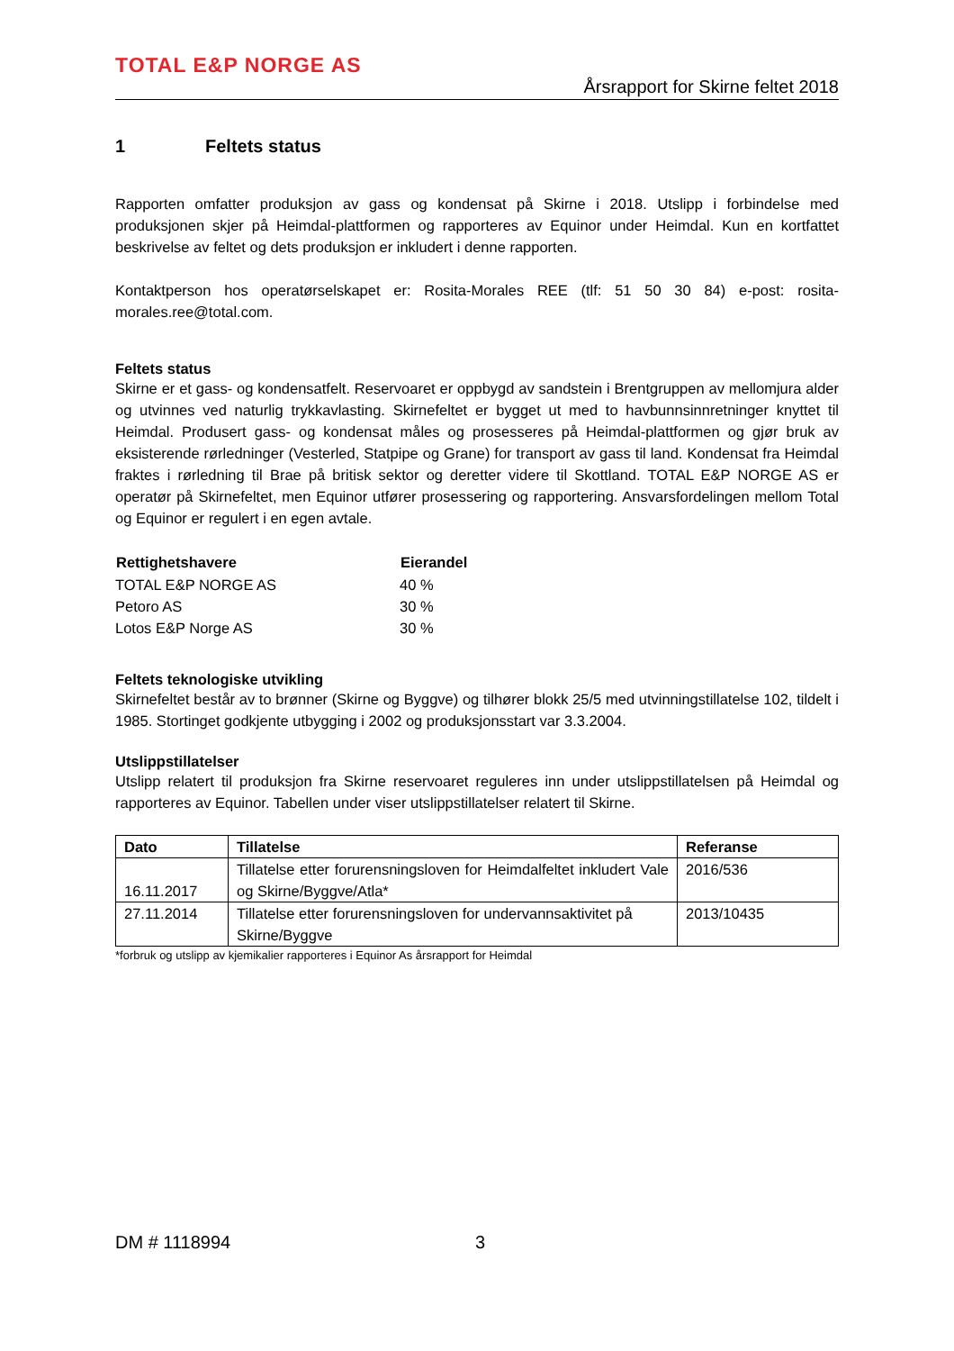TOTAL E&P NORGE AS
Årsrapport for Skirne feltet 2018
1 Feltets status
Rapporten omfatter produksjon av gass og kondensat på Skirne i 2018. Utslipp i forbindelse med produksjonen skjer på Heimdal-plattformen og rapporteres av Equinor under Heimdal. Kun en kortfattet beskrivelse av feltet og dets produksjon er inkludert i denne rapporten.
Kontaktperson hos operatørselskapet er: Rosita-Morales REE (tlf: 51 50 30 84) e-post: rosita-morales.ree@total.com.
Feltets status
Skirne er et gass- og kondensatfelt. Reservoaret er oppbygd av sandstein i Brentgruppen av mellomjura alder og utvinnes ved naturlig trykkavlasting. Skirnefeltet er bygget ut med to havbunnsinnretninger knyttet til Heimdal. Produsert gass- og kondensat måles og prosesseres på Heimdal-plattformen og gjør bruk av eksisterende rørledninger (Vesterled, Statpipe og Grane) for transport av gass til land. Kondensat fra Heimdal fraktes i rørledning til Brae på britisk sektor og deretter videre til Skottland. TOTAL E&P NORGE AS er operatør på Skirnefeltet, men Equinor utfører prosessering og rapportering. Ansvarsfordelingen mellom Total og Equinor er regulert i en egen avtale.
| Rettighetshavere | Eierandel |
| --- | --- |
| TOTAL E&P NORGE AS | 40 % |
| Petoro AS | 30 % |
| Lotos E&P Norge AS | 30 % |
Feltets teknologiske utvikling
Skirnefeltet består av to brønner (Skirne og Byggve) og tilhører blokk 25/5 med utvinningstillatelse 102, tildelt i 1985. Stortinget godkjente utbygging i 2002 og produksjonsstart var 3.3.2004.
Utslippstillatelser
Utslipp relatert til produksjon fra Skirne reservoaret reguleres inn under utslippstillatelsen på Heimdal og rapporteres av Equinor. Tabellen under viser utslippstillatelser relatert til Skirne.
| Dato | Tillatelse | Referanse |
| --- | --- | --- |
| 16.11.2017 | Tillatelse etter forurensningsloven for Heimdalfeltet inkludert Vale og Skirne/Byggve/Atla* | 2016/536 |
| 27.11.2014 | Tillatelse etter forurensningsloven for undervannsaktivitet på Skirne/Byggve | 2013/10435 |
*forbruk og utslipp av kjemikalier rapporteres i Equinor As årsrapport for Heimdal
DM # 1118994 3